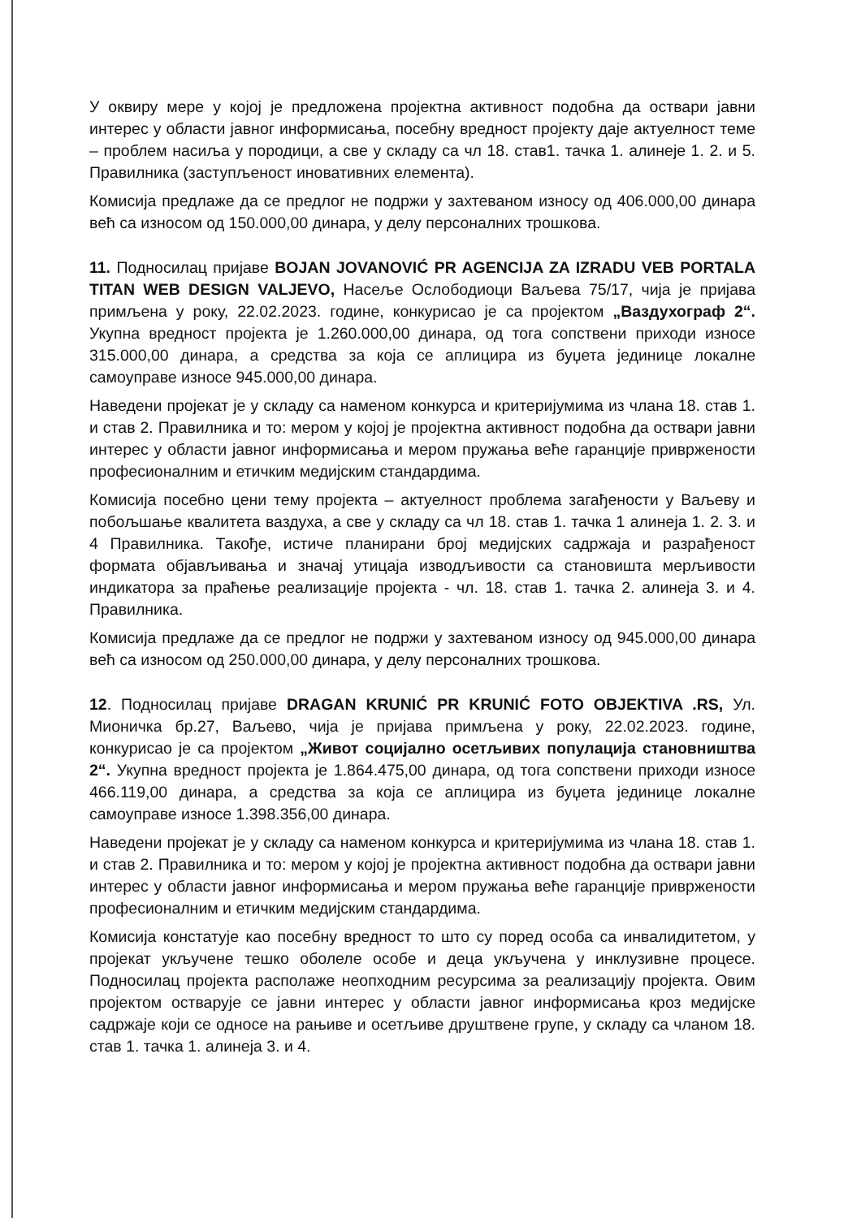У оквиру мере у којој је предложена пројектна активност подобна да оствари јавни интерес у области јавног информисања, посебну вредност пројекту даје актуелност теме – проблем насиља у породици, а све у складу са чл 18. став1. тачка 1. алинеје 1. 2. и 5. Правилника (заступљеност иновативних елемента).
Комисија предлаже да се предлог не подржи у захтеваном износу од 406.000,00 динара већ са износом од 150.000,00 динара, у делу персоналних трошкова.
11. Подносилац пријаве BOJAN JOVANOVIĆ PR AGENCIJA ZA IZRADU VEB PORTALA TITAN WEB DESIGN VALJEVO, Насеље Ослободиоци Ваљева 75/17, чија је пријава примљена у року, 22.02.2023. године, конкурисао је са пројектом „Ваздухограф 2“. Укупна вредност пројекта је 1.260.000,00 динара, од тога сопствени приходи износе 315.000,00 динара, а средства за која се аплицира из буџета јединице локалне самоуправе износе 945.000,00 динара.
Наведени пројекат је у складу са наменом конкурса и критеријумима из члана 18. став 1. и став 2. Правилника и то: мером у којој је пројектна активност подобна да оствари јавни интерес у области јавног информисања и мером пружања веће гаранције привржености професионалним и етичким медијским стандардима.
Комисија посебно цени тему пројекта – актуелност проблема загађености у Ваљеву и побољшање квалитета ваздуха, а све у складу са чл 18. став 1. тачка 1 алинеја 1. 2. 3. и 4 Правилника. Такође, истиче планирани број медијских садржаја и разрађеност формата објављивања и значај утицаја изводљивости са становишта мерљивости индикатора за праћење реализације пројекта - чл. 18. став 1. тачка 2. алинеја 3. и 4. Правилника.
Комисија предлаже да се предлог не подржи у захтеваном износу од 945.000,00 динара већ са износом од 250.000,00 динара, у делу персоналних трошкова.
12. Подносилац пријаве DRAGAN KRUNIĆ PR KRUNIĆ FOTO OBJEKTIVA .RS, Ул. Мионичка бр.27, Ваљево, чија је пријава примљена у року, 22.02.2023. године, конкурисао је са пројектом „Живот социјално осетљивих популација становништва 2“. Укупна вредност пројекта је 1.864.475,00 динара, од тога сопствени приходи износе 466.119,00 динара, а средства за која се аплицира из буџета јединице локалне самоуправе износе 1.398.356,00 динара.
Наведени пројекат је у складу са наменом конкурса и критеријумима из члана 18. став 1. и став 2. Правилника и то: мером у којој је пројектна активност подобна да оствари јавни интерес у области јавног информисања и мером пружања веће гаранције привржености професионалним и етичким медијским стандардима.
Комисија констатује као посебну вредност то што су поред особа са инвалидитетом, у пројекат укључене тешко оболеле особе и деца укључена у инклузивне процесе. Подносилац пројекта располаже неопходним ресурсима за реализацију пројекта. Овим пројектом остварује се јавни интерес у области јавног информисања кроз медијске садржаје који се односе на рањиве и осетљиве друштвене групе, у складу са чланом 18. став 1. тачка 1. алинеја 3. и 4.